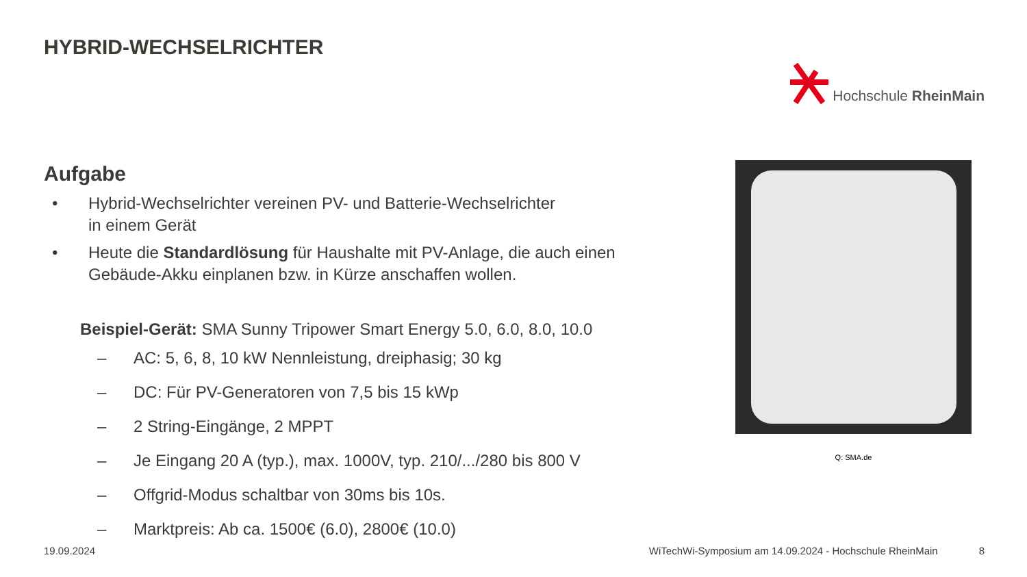HYBRID-WECHSELRICHTER
Hochschule RheinMain
Aufgabe
• Hybrid-Wechselrichter vereinen PV- und Batterie-Wechselrichter
in einem Gerät
• Heute die Standardlösung für Haushalte mit PV-Anlage, die auch einen Gebäude-Akku einplanen bzw. in Kürze anschaffen wollen.
Beispiel-Gerät: SMA Sunny Tripower Smart Energy 5.0, 6.0, 8.0, 10.0
– AC: 5, 6, 8, 10 kW Nennleistung, dreiphasig; 30 kg
– DC: Für PV-Generatoren von 7,5 bis 15 kWp
– 2 String-Eingänge, 2 MPPT
– Je Eingang 20 A (typ.), max. 1000V, typ. 210/.../280 bis 800 V
– Offgrid-Modus schaltbar von 30ms bis 10s.
– Marktpreis: Ab ca. 1500€ (6.0), 2800€ (10.0)
Q: SMA.de
19.09.2024 WiTechWi-Symposium am 14.09.2024 - Hochschule RheinMain 8